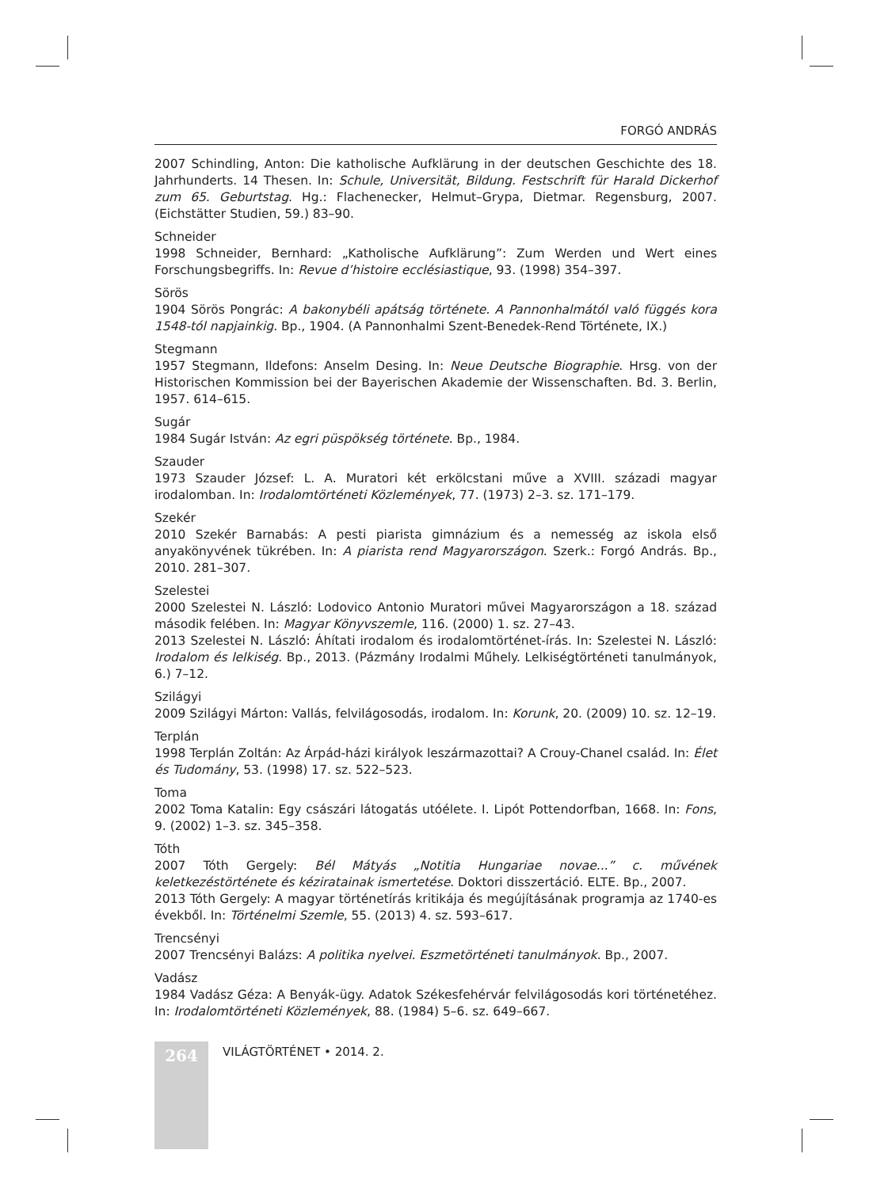FORGÓ ANDRÁS
2007 Schindling, Anton: Die katholische Aufklärung in der deutschen Geschichte des 18. Jahrhunderts. 14 Thesen. In: Schule, Universität, Bildung. Festschrift für Harald Dickerhof zum 65. Geburtstag. Hg.: Flachenecker, Helmut–Grypa, Dietmar. Regensburg, 2007. (Eichstätter Studien, 59.) 83–90.
Schneider
1998 Schneider, Bernhard: „Katholische Aufklärung”: Zum Werden und Wert eines Forschungsbegriffs. In: Revue d’histoire ecclésiastique, 93. (1998) 354–397.
Sörös
1904 Sörös Pongrác: A bakonybéli apátság története. A Pannonhalmától való függés kora 1548-tól napjainkig. Bp., 1904. (A Pannonhalmi Szent-Benedek-Rend Története, IX.)
Stegmann
1957 Stegmann, Ildefons: Anselm Desing. In: Neue Deutsche Biographie. Hrsg. von der Historischen Kommission bei der Bayerischen Akademie der Wissenschaften. Bd. 3. Berlin, 1957. 614–615.
Sugár
1984 Sugár István: Az egri püspökség története. Bp., 1984.
Szauder
1973 Szauder József: L. A. Muratori két erkölcstani műve a XVIII. századi magyar irodalomban. In: Irodalomtörténeti Közlemények, 77. (1973) 2–3. sz. 171–179.
Szekér
2010 Szekér Barnabás: A pesti piarista gimnázium és a nemesség az iskola első anyakönyvének tükrében. In: A piarista rend Magyarországon. Szerk.: Forgó András. Bp., 2010. 281–307.
Szelestei
2000 Szelestei N. László: Lodovico Antonio Muratori művei Magyarországon a 18. század második felében. In: Magyar Könyvszemle, 116. (2000) 1. sz. 27–43.
2013 Szelestei N. László: Áhítati irodalom és irodalomtörténet-írás. In: Szelestei N. László: Irodalom és lelkiség. Bp., 2013. (Pázmány Irodalmi Műhely. Lelkiségtörténeti tanulmányok, 6.) 7–12.
Szilágyi
2009 Szilágyi Márton: Vallás, felvilágosodás, irodalom. In: Korunk, 20. (2009) 10. sz. 12–19.
Terplán
1998 Terplán Zoltán: Az Árpád-házi királyok leszármazottai? A Crouy-Chanel család. In: Élet és Tudomány, 53. (1998) 17. sz. 522–523.
Toma
2002 Toma Katalin: Egy császári látogatás utóélete. I. Lipót Pottendorfban, 1668. In: Fons, 9. (2002) 1–3. sz. 345–358.
Tóth
2007 Tóth Gergely: Bél Mátyás „Notitia Hungariae novae...” c. művének keletkezéstörténete és kéziratainak ismertetése. Doktori disszertáció. ELTE. Bp., 2007.
2013 Tóth Gergely: A magyar történetírás kritikája és megújításának programja az 1740-es évekből. In: Történelmi Szemle, 55. (2013) 4. sz. 593–617.
Trencsényi
2007 Trencsényi Balázs: A politika nyelvei. Eszmetörténeti tanulmányok. Bp., 2007.
Vadász
1984 Vadász Géza: A Benyák-ügy. Adatok Székesfehérvár felvilágosodás kori történetéhez. In: Irodalomtörténeti Közlemények, 88. (1984) 5–6. sz. 649–667.
264
VILÁGTÖRTÉNET • 2014. 2.